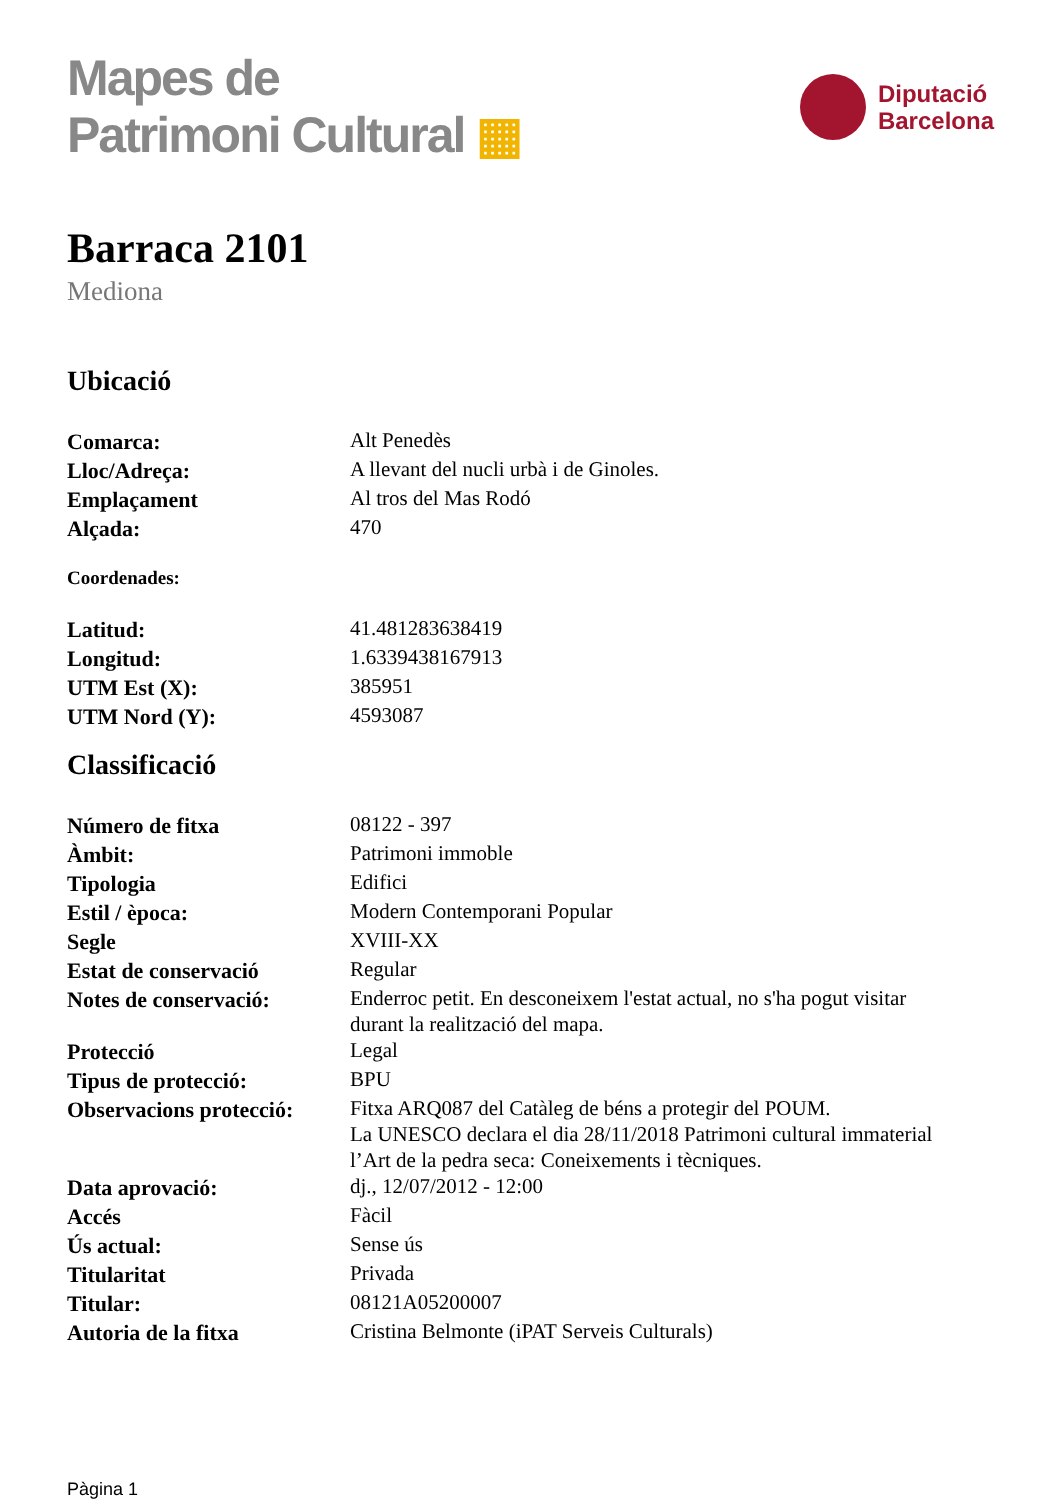Mapes de
Patrimoni Cultural ▦
Diputació
Barcelona
Barraca 2101
Mediona
Ubicació
| Comarca: | Alt Penedès |
| Lloc/Adreça: | A llevant del nucli urbà i de Ginoles. |
| Emplaçament | Al tros del Mas Rodó |
| Alçada: | 470 |
Coordenades:
| Latitud: | 41.481283638419 |
| Longitud: | 1.6339438167913 |
| UTM Est (X): | 385951 |
| UTM Nord (Y): | 4593087 |
Classificació
| Número de fitxa | 08122 - 397 |
| Àmbit: | Patrimoni immoble |
| Tipologia | Edifici |
| Estil / època: | Modern Contemporani Popular |
| Segle | XVIII-XX |
| Estat de conservació | Regular |
| Notes de conservació: | Enderroc petit. En desconeixem l'estat actual, no s'ha pogut visitar durant la realització del mapa. |
| Protecció | Legal |
| Tipus de protecció: | BPU |
| Observacions protecció: | Fitxa ARQ087 del Catàleg de béns a protegir del POUM. La UNESCO declara el dia 28/11/2018 Patrimoni cultural immaterial l’Art de la pedra seca: Coneixements i tècniques. |
| Data aprovació: | dj., 12/07/2012 - 12:00 |
| Accés | Fàcil |
| Ús actual: | Sense ús |
| Titularitat | Privada |
| Titular: | 08121A05200007 |
| Autoria de la fitxa | Cristina Belmonte (iPAT Serveis Culturals) |
Pàgina 1